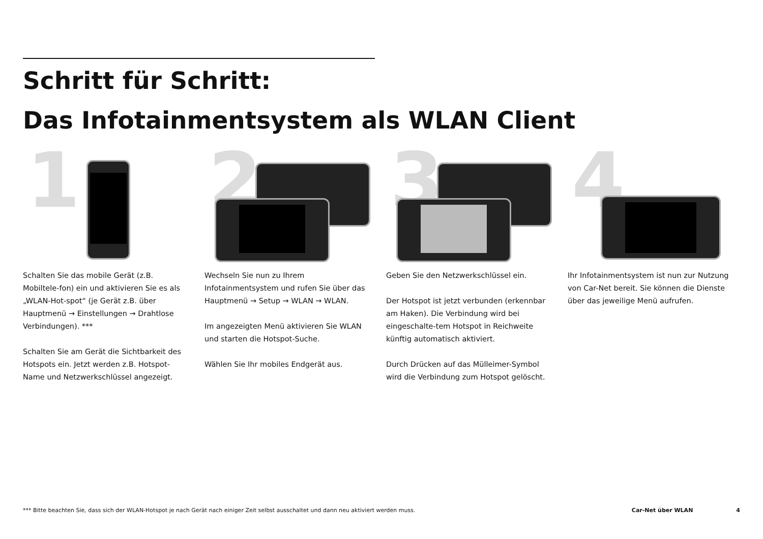Schritt für Schritt:
Das Infotainmentsystem als WLAN Client
1
Schalten Sie das mobile Gerät (z.B. Mobiltele-fon) ein und aktivieren Sie es als „WLAN-Hot-spot“ (je Gerät z.B. über Hauptmenü → Einstellungen → Drahtlose Verbindungen). ***
Schalten Sie am Gerät die Sichtbarkeit des Hotspots ein. Jetzt werden z.B. Hotspot-Name und Netzwerkschlüssel angezeigt.
2
Wechseln Sie nun zu Ihrem Infotainmentsystem und rufen Sie über das Hauptmenü → Setup → WLAN → WLAN.
Im angezeigten Menü aktivieren Sie WLAN und starten die Hotspot-Suche.
Wählen Sie Ihr mobiles Endgerät aus.
3
Geben Sie den Netzwerkschlüssel ein.
Der Hotspot ist jetzt verbunden (erkennbar am Haken). Die Verbindung wird bei eingeschalte-tem Hotspot in Reichweite künftig automatisch aktiviert.
Durch Drücken auf das Mülleimer-Symbol wird die Verbindung zum Hotspot gelöscht.
4
Ihr Infotainmentsystem ist nun zur Nutzung von Car-Net bereit. Sie können die Dienste über das jeweilige Menü aufrufen.
*** Bitte beachten Sie, dass sich der WLAN-Hotspot je nach Gerät nach einiger Zeit selbst ausschaltet und dann neu aktiviert werden muss. Car-Net über WLAN 4